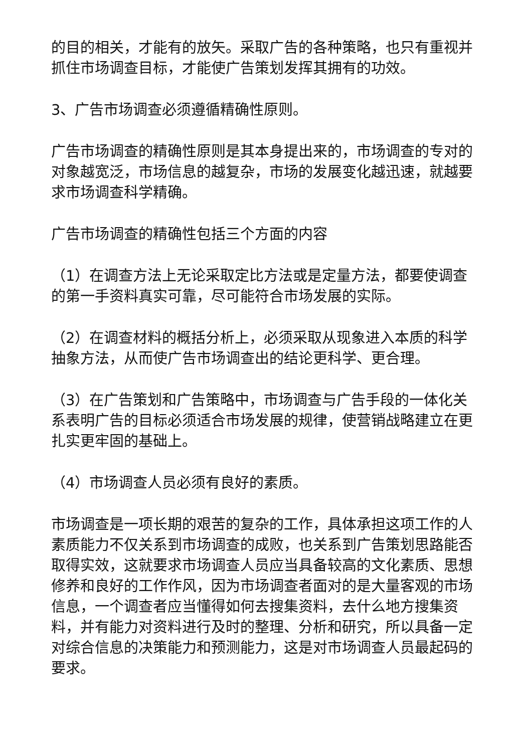的目的相关，才能有的放矢。采取广告的各种策略，也只有重视并抓住市场调查目标，才能使广告策划发挥其拥有的功效。
3、广告市场调查必须遵循精确性原则。
广告市场调查的精确性原则是其本身提出来的，市场调查的专对的对象越宽泛，市场信息的越复杂，市场的发展变化越迅速，就越要求市场调查科学精确。
广告市场调查的精确性包括三个方面的内容
（1）在调查方法上无论采取定比方法或是定量方法，都要使调查的第一手资料真实可靠，尽可能符合市场发展的实际。
（2）在调查材料的概括分析上，必须采取从现象进入本质的科学抽象方法，从而使广告市场调查出的结论更科学、更合理。
（3）在广告策划和广告策略中，市场调查与广告手段的一体化关系表明广告的目标必须适合市场发展的规律，使营销战略建立在更扎实更牢固的基础上。
（4）市场调查人员必须有良好的素质。
市场调查是一项长期的艰苦的复杂的工作，具体承担这项工作的人素质能力不仅关系到市场调查的成败，也关系到广告策划思路能否取得实效，这就要求市场调查人员应当具备较高的文化素质、思想修养和良好的工作作风，因为市场调查者面对的是大量客观的市场信息，一个调查者应当懂得如何去搜集资料，去什么地方搜集资料，并有能力对资料进行及时的整理、分析和研究，所以具备一定对综合信息的决策能力和预测能力，这是对市场调查人员最起码的要求。